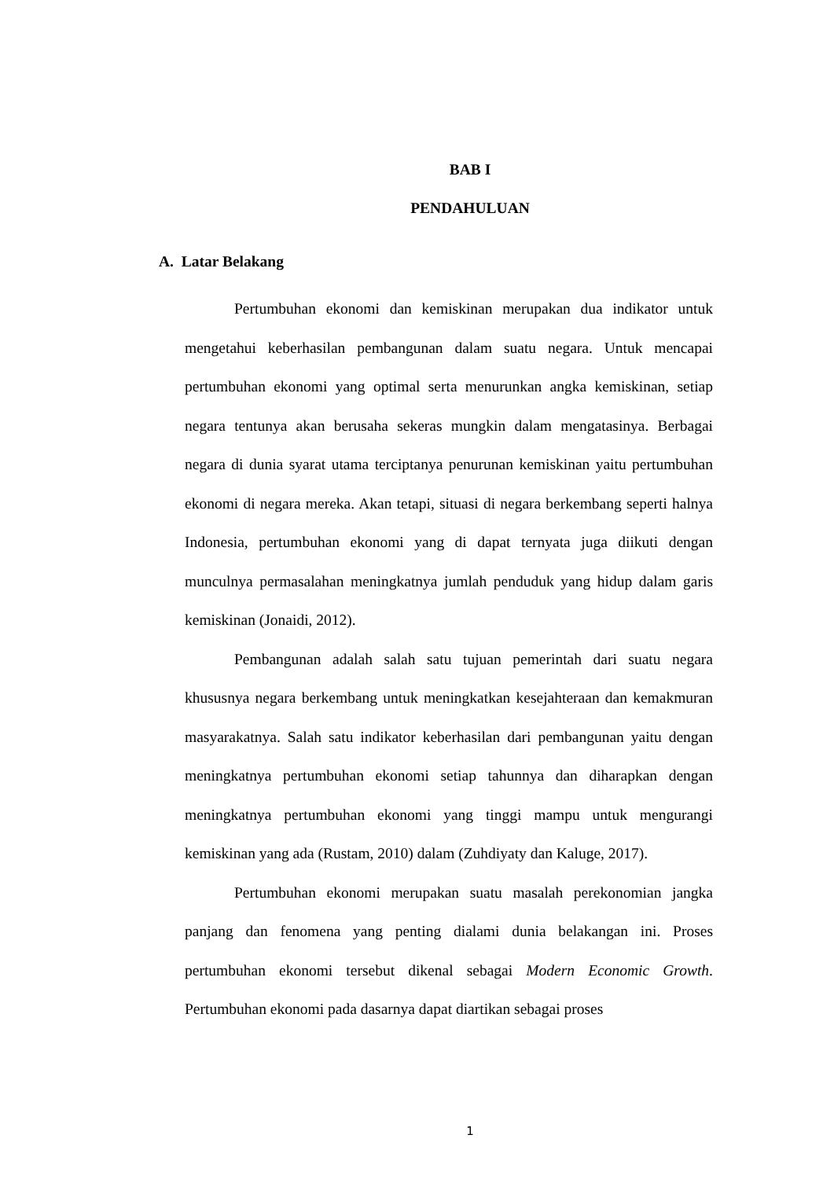BAB I
PENDAHULUAN
A. Latar Belakang
Pertumbuhan ekonomi dan kemiskinan merupakan dua indikator untuk mengetahui keberhasilan pembangunan dalam suatu negara. Untuk mencapai pertumbuhan ekonomi yang optimal serta menurunkan angka kemiskinan, setiap negara tentunya akan berusaha sekeras mungkin dalam mengatasinya. Berbagai negara di dunia syarat utama terciptanya penurunan kemiskinan yaitu pertumbuhan ekonomi di negara mereka. Akan tetapi, situasi di negara berkembang seperti halnya Indonesia, pertumbuhan ekonomi yang di dapat ternyata juga diikuti dengan munculnya permasalahan meningkatnya jumlah penduduk yang hidup dalam garis kemiskinan (Jonaidi, 2012).
Pembangunan adalah salah satu tujuan pemerintah dari suatu negara khususnya negara berkembang untuk meningkatkan kesejahteraan dan kemakmuran masyarakatnya. Salah satu indikator keberhasilan dari pembangunan yaitu dengan meningkatnya pertumbuhan ekonomi setiap tahunnya dan diharapkan dengan meningkatnya pertumbuhan ekonomi yang tinggi mampu untuk mengurangi kemiskinan yang ada (Rustam, 2010) dalam (Zuhdiyaty dan Kaluge, 2017).
Pertumbuhan ekonomi merupakan suatu masalah perekonomian jangka panjang dan fenomena yang penting dialami dunia belakangan ini. Proses pertumbuhan ekonomi tersebut dikenal sebagai Modern Economic Growth. Pertumbuhan ekonomi pada dasarnya dapat diartikan sebagai proses
1